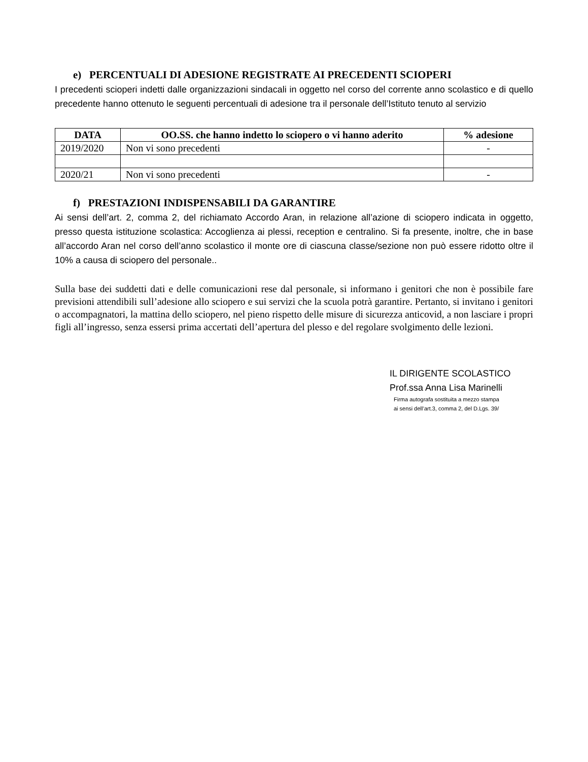e) PERCENTUALI DI ADESIONE REGISTRATE AI PRECEDENTI SCIOPERI
I precedenti scioperi indetti dalle organizzazioni sindacali in oggetto nel corso del corrente anno scolastico e di quello precedente hanno ottenuto le seguenti percentuali di adesione tra il personale dell’Istituto tenuto al servizio
| DATA | OO.SS. che hanno indetto lo sciopero o vi hanno aderito | % adesione |
| --- | --- | --- |
| 2019/2020 | Non vi sono precedenti | - |
| 2020/21 | Non vi sono precedenti | - |
f) PRESTAZIONI INDISPENSABILI DA GARANTIRE
Ai sensi dell’art. 2, comma 2, del richiamato Accordo Aran, in relazione all’azione di sciopero indicata in oggetto, presso questa istituzione scolastica: Accoglienza ai plessi, reception e centralino. Si fa presente, inoltre, che in base all’accordo Aran nel corso dell’anno scolastico il monte ore di ciascuna classe/sezione non può essere ridotto oltre il 10% a causa di sciopero del personale..
Sulla base dei suddetti dati e delle comunicazioni rese dal personale, si informano i genitori che non è possibile fare previsioni attendibili sull’adesione allo sciopero e sui servizi che la scuola potrà garantire. Pertanto, si invitano i genitori o accompagnatori, la mattina dello sciopero, nel pieno rispetto delle misure di sicurezza anticovid, a non lasciare i propri figli all’ingresso, senza essersi prima accertati dell’apertura del plesso e del regolare svolgimento delle lezioni.
IL DIRIGENTE SCOLASTICO
Prof.ssa Anna Lisa Marinelli
Firma autografa sostituita a mezzo stampa
ai sensi dell’art.3, comma 2, del D.Lgs. 39/